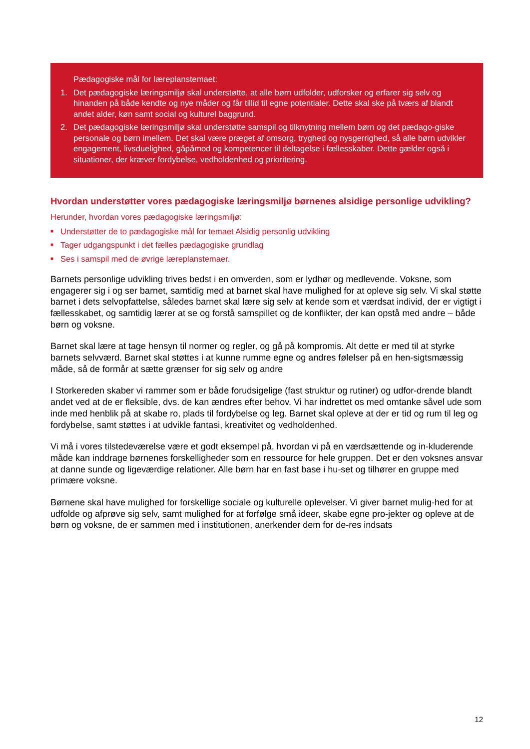Pædagogiske mål for læreplanstemaet:
1. Det pædagogiske læringsmiljø skal understøtte, at alle børn udfolder, udforsker og erfarer sig selv og hinanden på både kendte og nye måder og får tillid til egne potentialer. Dette skal ske på tværs af blandt andet alder, køn samt social og kulturel baggrund.
2. Det pædagogiske læringsmiljø skal understøtte samspil og tilknytning mellem børn og det pædago-giske personale og børn imellem. Det skal være præget af omsorg, tryghed og nysgerrighed, så alle børn udvikler engagement, livsduelighed, gåpåmod og kompetencer til deltagelse i fællesskaber. Dette gælder også i situationer, der kræver fordybelse, vedholdenhed og prioritering.
Hvordan understøtter vores pædagogiske læringsmiljø børnenes alsidige personlige udvikling?
Herunder, hvordan vores pædagogiske læringsmiljø:
■ Understøtter de to pædagogiske mål for temaet Alsidig personlig udvikling
■ Tager udgangspunkt i det fælles pædagogiske grundlag
■ Ses i samspil med de øvrige læreplanstemaer.
Barnets personlige udvikling trives bedst i en omverden, som er lydhør og medlevende. Voksne, som engagerer sig i og ser barnet, samtidig med at barnet skal have mulighed for at opleve sig selv. Vi skal støtte barnet i dets selvopfattelse, således barnet skal lære sig selv at kende som et værdsat individ, der er vigtigt i fællesskabet, og samtidig lærer at se og forstå samspillet og de konflikter, der kan opstå med andre – både børn og voksne.
Barnet skal lære at tage hensyn til normer og regler, og gå på kompromis. Alt dette er med til at styrke barnets selvværd. Barnet skal støttes i at kunne rumme egne og andres følelser på en hen-sigtsmæssig måde, så de formår at sætte grænser for sig selv og andre
I Storkereden skaber vi rammer som er både forudsigelige (fast struktur og rutiner) og udfor-drende blandt andet ved at de er fleksible, dvs. de kan ændres efter behov. Vi har indrettet os med omtanke såvel ude som inde med henblik på at skabe ro, plads til fordybelse og leg. Barnet skal opleve at der er tid og rum til leg og fordybelse, samt støttes i at udvikle fantasi, kreativitet og vedholdenhed.
Vi må i vores tilstedeværelse være et godt eksempel på, hvordan vi på en værdsættende og in-kluderende måde kan inddrage børnenes forskelligheder som en ressource for hele gruppen. Det er den voksnes ansvar at danne sunde og ligeværdige relationer. Alle børn har en fast base i hu-set og tilhører en gruppe med primære voksne.
Børnene skal have mulighed for forskellige sociale og kulturelle oplevelser. Vi giver barnet mulig-hed for at udfolde og afprøve sig selv, samt mulighed for at forfølge små ideer, skabe egne pro-jekter og opleve at de børn og voksne, de er sammen med i institutionen, anerkender dem for de-res indsats
12